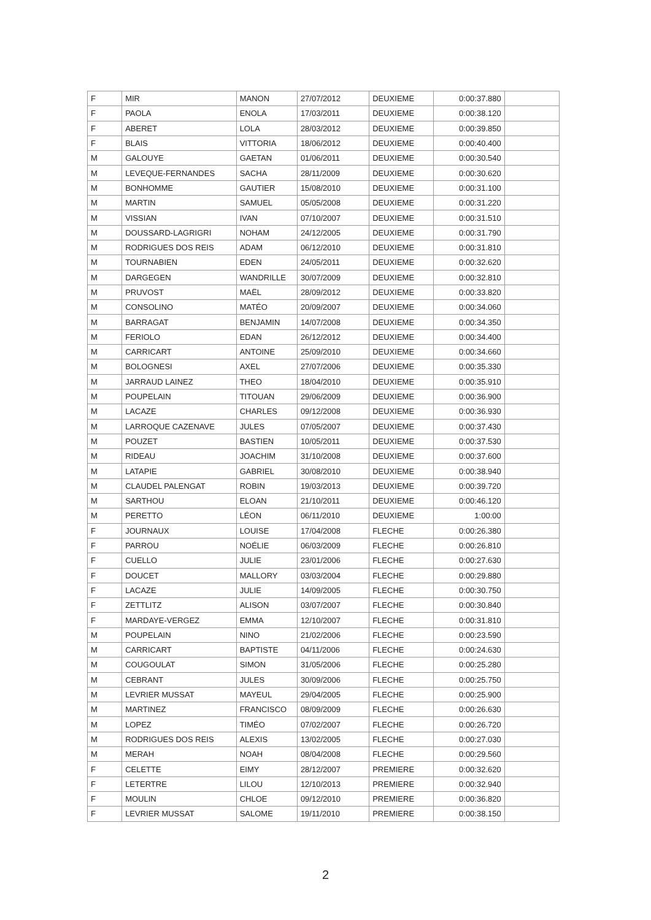| F | MIR | MANON | 27/07/2012 | DEUXIEME | 0:00:37.880 | |
| F | PAOLA | ENOLA | 17/03/2011 | DEUXIEME | 0:00:38.120 | |
| F | ABERET | LOLA | 28/03/2012 | DEUXIEME | 0:00:39.850 | |
| F | BLAIS | VITTORIA | 18/06/2012 | DEUXIEME | 0:00:40.400 | |
| M | GALOUYE | GAETAN | 01/06/2011 | DEUXIEME | 0:00:30.540 | |
| M | LEVEQUE-FERNANDES | SACHA | 28/11/2009 | DEUXIEME | 0:00:30.620 | |
| M | BONHOMME | GAUTIER | 15/08/2010 | DEUXIEME | 0:00:31.100 | |
| M | MARTIN | SAMUEL | 05/05/2008 | DEUXIEME | 0:00:31.220 | |
| M | VISSIAN | IVAN | 07/10/2007 | DEUXIEME | 0:00:31.510 | |
| M | DOUSSARD-LAGRIGRI | NOHAM | 24/12/2005 | DEUXIEME | 0:00:31.790 | |
| M | RODRIGUES DOS REIS | ADAM | 06/12/2010 | DEUXIEME | 0:00:31.810 | |
| M | TOURNABIEN | EDEN | 24/05/2011 | DEUXIEME | 0:00:32.620 | |
| M | DARGEGEN | WANDRILLE | 30/07/2009 | DEUXIEME | 0:00:32.810 | |
| M | PRUVOST | MAËL | 28/09/2012 | DEUXIEME | 0:00:33.820 | |
| M | CONSOLINO | MATÉO | 20/09/2007 | DEUXIEME | 0:00:34.060 | |
| M | BARRAGAT | BENJAMIN | 14/07/2008 | DEUXIEME | 0:00:34.350 | |
| M | FERIOLO | EDAN | 26/12/2012 | DEUXIEME | 0:00:34.400 | |
| M | CARRICART | ANTOINE | 25/09/2010 | DEUXIEME | 0:00:34.660 | |
| M | BOLOGNESI | AXEL | 27/07/2006 | DEUXIEME | 0:00:35.330 | |
| M | JARRAUD LAINEZ | THEO | 18/04/2010 | DEUXIEME | 0:00:35.910 | |
| M | POUPELAIN | TITOUAN | 29/06/2009 | DEUXIEME | 0:00:36.900 | |
| M | LACAZE | CHARLES | 09/12/2008 | DEUXIEME | 0:00:36.930 | |
| M | LARROQUE CAZENAVE | JULES | 07/05/2007 | DEUXIEME | 0:00:37.430 | |
| M | POUZET | BASTIEN | 10/05/2011 | DEUXIEME | 0:00:37.530 | |
| M | RIDEAU | JOACHIM | 31/10/2008 | DEUXIEME | 0:00:37.600 | |
| M | LATAPIE | GABRIEL | 30/08/2010 | DEUXIEME | 0:00:38.940 | |
| M | CLAUDEL PALENGAT | ROBIN | 19/03/2013 | DEUXIEME | 0:00:39.720 | |
| M | SARTHOU | ELOAN | 21/10/2011 | DEUXIEME | 0:00:46.120 | |
| M | PERETTO | LÉON | 06/11/2010 | DEUXIEME | 1:00:00 | |
| F | JOURNAUX | LOUISE | 17/04/2008 | FLECHE | 0:00:26.380 | |
| F | PARROU | NOÉLIE | 06/03/2009 | FLECHE | 0:00:26.810 | |
| F | CUELLO | JULIE | 23/01/2006 | FLECHE | 0:00:27.630 | |
| F | DOUCET | MALLORY | 03/03/2004 | FLECHE | 0:00:29.880 | |
| F | LACAZE | JULIE | 14/09/2005 | FLECHE | 0:00:30.750 | |
| F | ZETTLITZ | ALISON | 03/07/2007 | FLECHE | 0:00:30.840 | |
| F | MARDAYE-VERGEZ | EMMA | 12/10/2007 | FLECHE | 0:00:31.810 | |
| M | POUPELAIN | NINO | 21/02/2006 | FLECHE | 0:00:23.590 | |
| M | CARRICART | BAPTISTE | 04/11/2006 | FLECHE | 0:00:24.630 | |
| M | COUGOULAT | SIMON | 31/05/2006 | FLECHE | 0:00:25.280 | |
| M | CEBRANT | JULES | 30/09/2006 | FLECHE | 0:00:25.750 | |
| M | LEVRIER MUSSAT | MAYEUL | 29/04/2005 | FLECHE | 0:00:25.900 | |
| M | MARTINEZ | FRANCISCO | 08/09/2009 | FLECHE | 0:00:26.630 | |
| M | LOPEZ | TIMÉO | 07/02/2007 | FLECHE | 0:00:26.720 | |
| M | RODRIGUES DOS REIS | ALEXIS | 13/02/2005 | FLECHE | 0:00:27.030 | |
| M | MERAH | NOAH | 08/04/2008 | FLECHE | 0:00:29.560 | |
| F | CELETTE | EIMY | 28/12/2007 | PREMIERE | 0:00:32.620 | |
| F | LETERTRE | LILOU | 12/10/2013 | PREMIERE | 0:00:32.940 | |
| F | MOULIN | CHLOE | 09/12/2010 | PREMIERE | 0:00:36.820 | |
| F | LEVRIER MUSSAT | SALOME | 19/11/2010 | PREMIERE | 0:00:38.150 | |
2